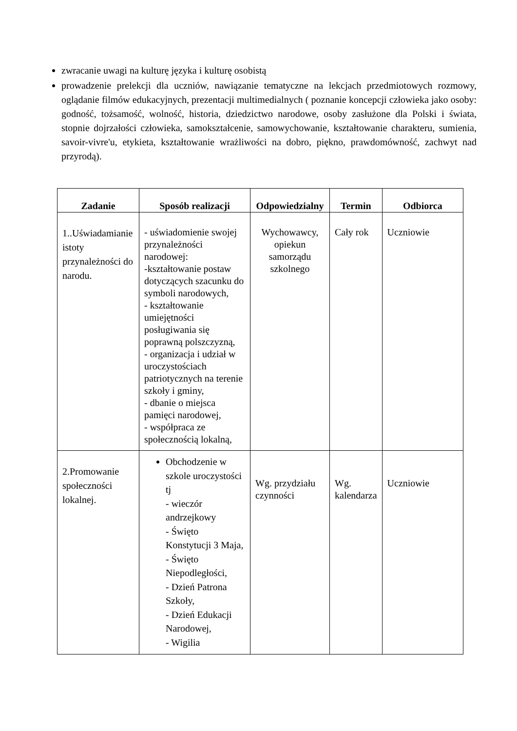zwracanie uwagi na kulturę języka i kulturę osobistą
prowadzenie prelekcji dla uczniów, nawiązanie tematyczne na lekcjach przedmiotowych rozmowy, oglądanie filmów edukacyjnych, prezentacji multimedialnych ( poznanie koncepcji człowieka jako osoby: godność, tożsamość, wolność, historia, dziedzictwo narodowe, osoby zasłużone dla Polski i świata, stopnie dojrzałości człowieka, samokształcenie, samowychowanie, kształtowanie charakteru, sumienia, savoir-vivre'u, etykieta, kształtowanie wrażliwości na dobro, piękno, prawdomówność, zachwyt nad przyrodą).
| Zadanie | Sposób realizacji | Odpowiedzialny | Termin | Odbiorca |
| --- | --- | --- | --- | --- |
| 1..Uświadamianie istoty przynależności do narodu. | - uświadomienie swojej przynależności narodowej: -kształtowanie postaw dotyczących szacunku do symboli narodowych, - kształtowanie umiejętności posługiwania się poprawną polszczyzną, - organizacja i udział w uroczystościach patriotycznych na terenie szkoły i gminy, - dbanie o miejsca pamięci narodowej, - współpraca ze społecznością lokalną, | Wychowawcy, opiekun samorządu szkolnego | Cały rok | Uczniowie |
| 2.Promowanie społeczności lokalnej. | Obchodzenie w szkole uroczystości tj - wieczór andrzejkowy - Święto Konstytucji 3 Maja, - Święto Niepodległości, - Dzień Patrona Szkoły, - Dzień Edukacji Narodowej, - Wigilia | Wg. przydziału czynności | Wg. kalendarza | Uczniowie |